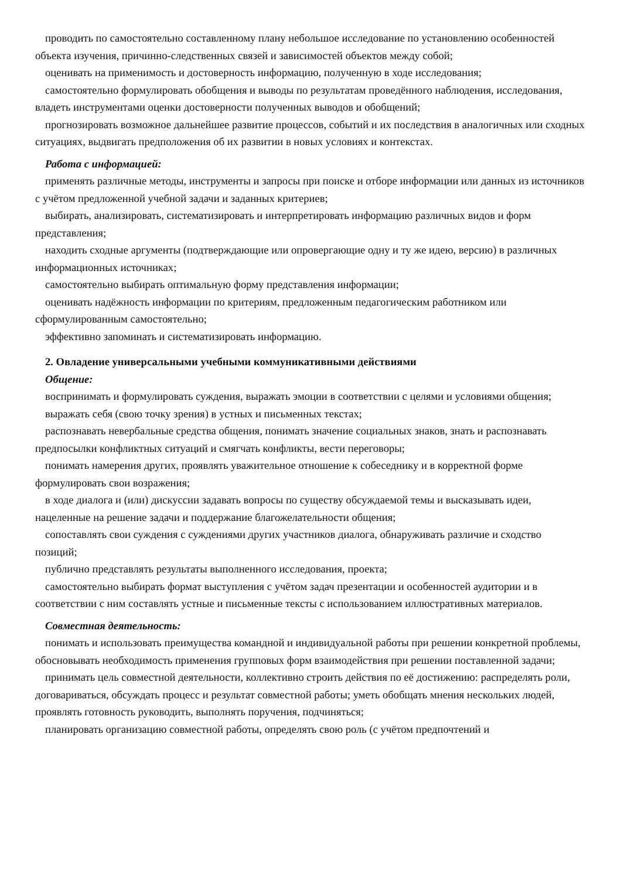проводить по самостоятельно составленному плану небольшое исследование по установлению особенностей объекта изучения, причинно-следственных связей и зависимостей объектов между собой;
оценивать на применимость и достоверность информацию, полученную в ходе исследования;
самостоятельно формулировать обобщения и выводы по результатам проведённого наблюдения, исследования, владеть инструментами оценки достоверности полученных выводов и обобщений;
прогнозировать возможное дальнейшее развитие процессов, событий и их последствия в аналогичных или сходных ситуациях, выдвигать предположения об их развитии в новых условиях и контекстах.
Работа с информацией:
применять различные методы, инструменты и запросы при поиске и отборе информации или данных из источников с учётом предложенной учебной задачи и заданных критериев;
выбирать, анализировать, систематизировать и интерпретировать информацию различных видов и форм представления;
находить сходные аргументы (подтверждающие или опровергающие одну и ту же идею, версию) в различных информационных источниках;
самостоятельно выбирать оптимальную форму представления информации;
оценивать надёжность информации по критериям, предложенным педагогическим работником или сформулированным самостоятельно;
эффективно запоминать и систематизировать информацию.
2. Овладение универсальными учебными коммуникативными действиями
Общение:
воспринимать и формулировать суждения, выражать эмоции в соответствии с целями и условиями общения;
выражать себя (свою точку зрения) в устных и письменных текстах;
распознавать невербальные средства общения, понимать значение социальных знаков, знать и распознавать предпосылки конфликтных ситуаций и смягчать конфликты, вести переговоры;
понимать намерения других, проявлять уважительное отношение к собеседнику и в корректной форме формулировать свои возражения;
в ходе диалога и (или) дискуссии задавать вопросы по существу обсуждаемой темы и высказывать идеи, нацеленные на решение задачи и поддержание благожелательности общения;
сопоставлять свои суждения с суждениями других участников диалога, обнаруживать различие и сходство позиций;
публично представлять результаты выполненного исследования, проекта;
самостоятельно выбирать формат выступления с учётом задач презентации и особенностей аудитории и в соответствии с ним составлять устные и письменные тексты с использованием иллюстративных материалов.
Совместная деятельность:
понимать и использовать преимущества командной и индивидуальной работы при решении конкретной проблемы, обосновывать необходимость применения групповых форм взаимодействия при решении поставленной задачи;
принимать цель совместной деятельности, коллективно строить действия по её достижению: распределять роли, договариваться, обсуждать процесс и результат совместной работы; уметь обобщать мнения нескольких людей, проявлять готовность руководить, выполнять поручения, подчиняться;
планировать организацию совместной работы, определять свою роль (с учётом предпочтений и